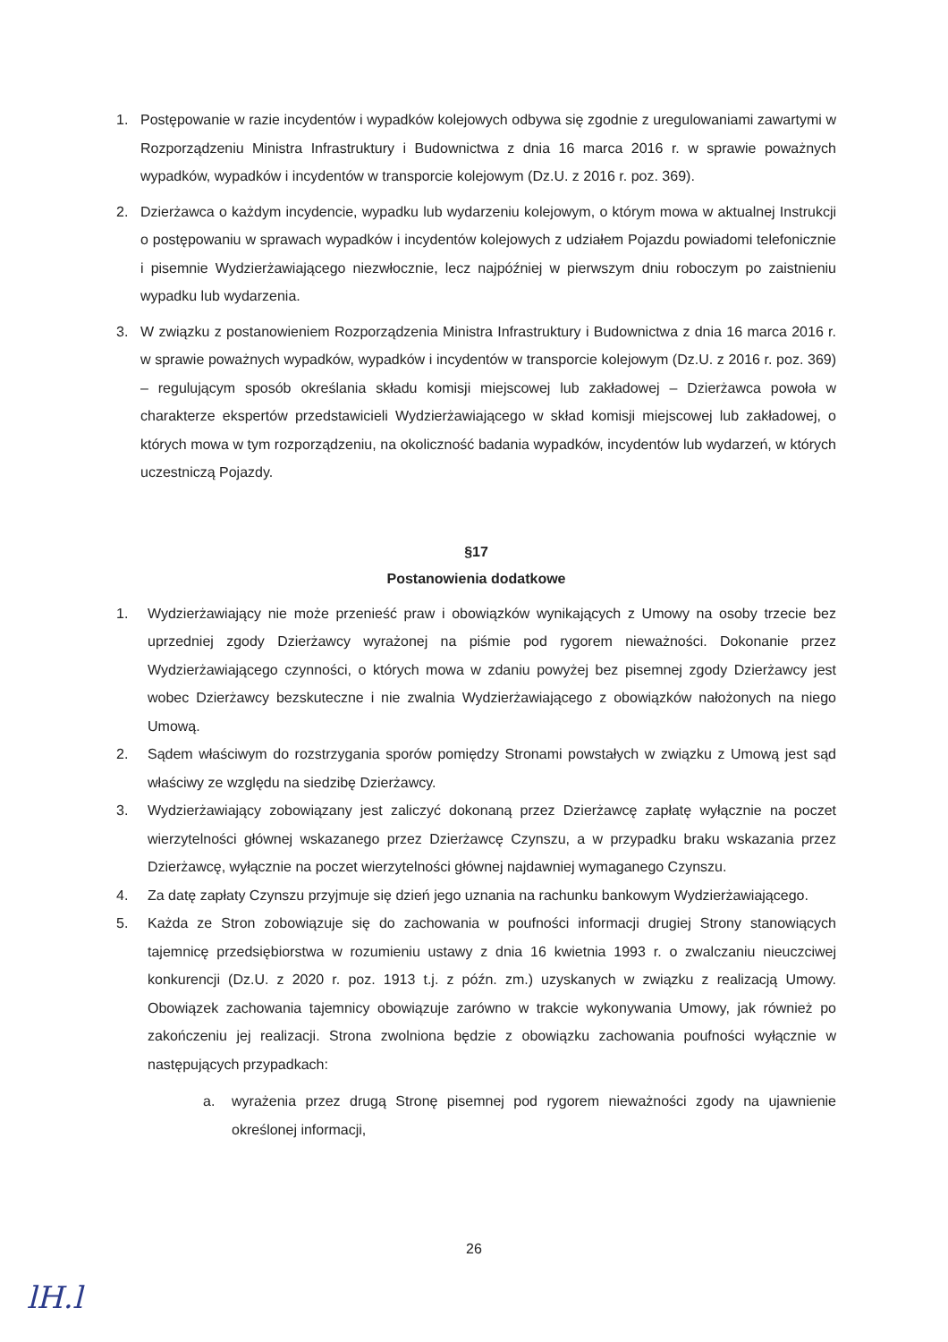1. Postępowanie w razie incydentów i wypadków kolejowych odbywa się zgodnie z uregulowaniami zawartymi w Rozporządzeniu Ministra Infrastruktury i Budownictwa z dnia 16 marca 2016 r. w sprawie poważnych wypadków, wypadków i incydentów w transporcie kolejowym (Dz.U. z 2016 r. poz. 369).
2. Dzierżawca o każdym incydencie, wypadku lub wydarzeniu kolejowym, o którym mowa w aktualnej Instrukcji o postępowaniu w sprawach wypadków i incydentów kolejowych z udziałem Pojazdu powiadomi telefonicznie i pisemnie Wydzierżawiającego niezwłocznie, lecz najpóźniej w pierwszym dniu roboczym po zaistnieniu wypadku lub wydarzenia.
3. W związku z postanowieniem Rozporządzenia Ministra Infrastruktury i Budownictwa z dnia 16 marca 2016 r. w sprawie poważnych wypadków, wypadków i incydentów w transporcie kolejowym (Dz.U. z 2016 r. poz. 369) – regulującym sposób określania składu komisji miejscowej lub zakładowej – Dzierżawca powoła w charakterze ekspertów przedstawicieli Wydzierżawiającego w skład komisji miejscowej lub zakładowej, o których mowa w tym rozporządzeniu, na okoliczność badania wypadków, incydentów lub wydarzeń, w których uczestniczą Pojazdy.
§17
Postanowienia dodatkowe
1. Wydzierżawiający nie może przenieść praw i obowiązków wynikających z Umowy na osoby trzecie bez uprzedniej zgody Dzierżawcy wyrażonej na piśmie pod rygorem nieważności. Dokonanie przez Wydzierżawiającego czynności, o których mowa w zdaniu powyżej bez pisemnej zgody Dzierżawcy jest wobec Dzierżawcy bezskuteczne i nie zwalnia Wydzierżawiającego z obowiązków nałożonych na niego Umową.
2. Sądem właściwym do rozstrzygania sporów pomiędzy Stronami powstałych w związku z Umową jest sąd właściwy ze względu na siedzibę Dzierżawcy.
3. Wydzierżawiający zobowiązany jest zaliczyć dokonaną przez Dzierżawcę zapłatę wyłącznie na poczet wierzytelności głównej wskazanego przez Dzierżawcę Czynszu, a w przypadku braku wskazania przez Dzierżawcę, wyłącznie na poczet wierzytelności głównej najdawniej wymaganego Czynszu.
4. Za datę zapłaty Czynszu przyjmuje się dzień jego uznania na rachunku bankowym Wydzierżawiającego.
5. Każda ze Stron zobowiązuje się do zachowania w poufności informacji drugiej Strony stanowiących tajemnicę przedsiębiorstwa w rozumieniu ustawy z dnia 16 kwietnia 1993 r. o zwalczaniu nieuczciwej konkurencji (Dz.U. z 2020 r. poz. 1913 t.j. z późn. zm.) uzyskanych w związku z realizacją Umowy. Obowiązek zachowania tajemnicy obowiązuje zarówno w trakcie wykonywania Umowy, jak również po zakończeniu jej realizacji. Strona zwolniona będzie z obowiązku zachowania poufności wyłącznie w następujących przypadkach:
a. wyrażenia przez drugą Stronę pisemnej pod rygorem nieważności zgody na ujawnienie określonej informacji,
26
lH.l